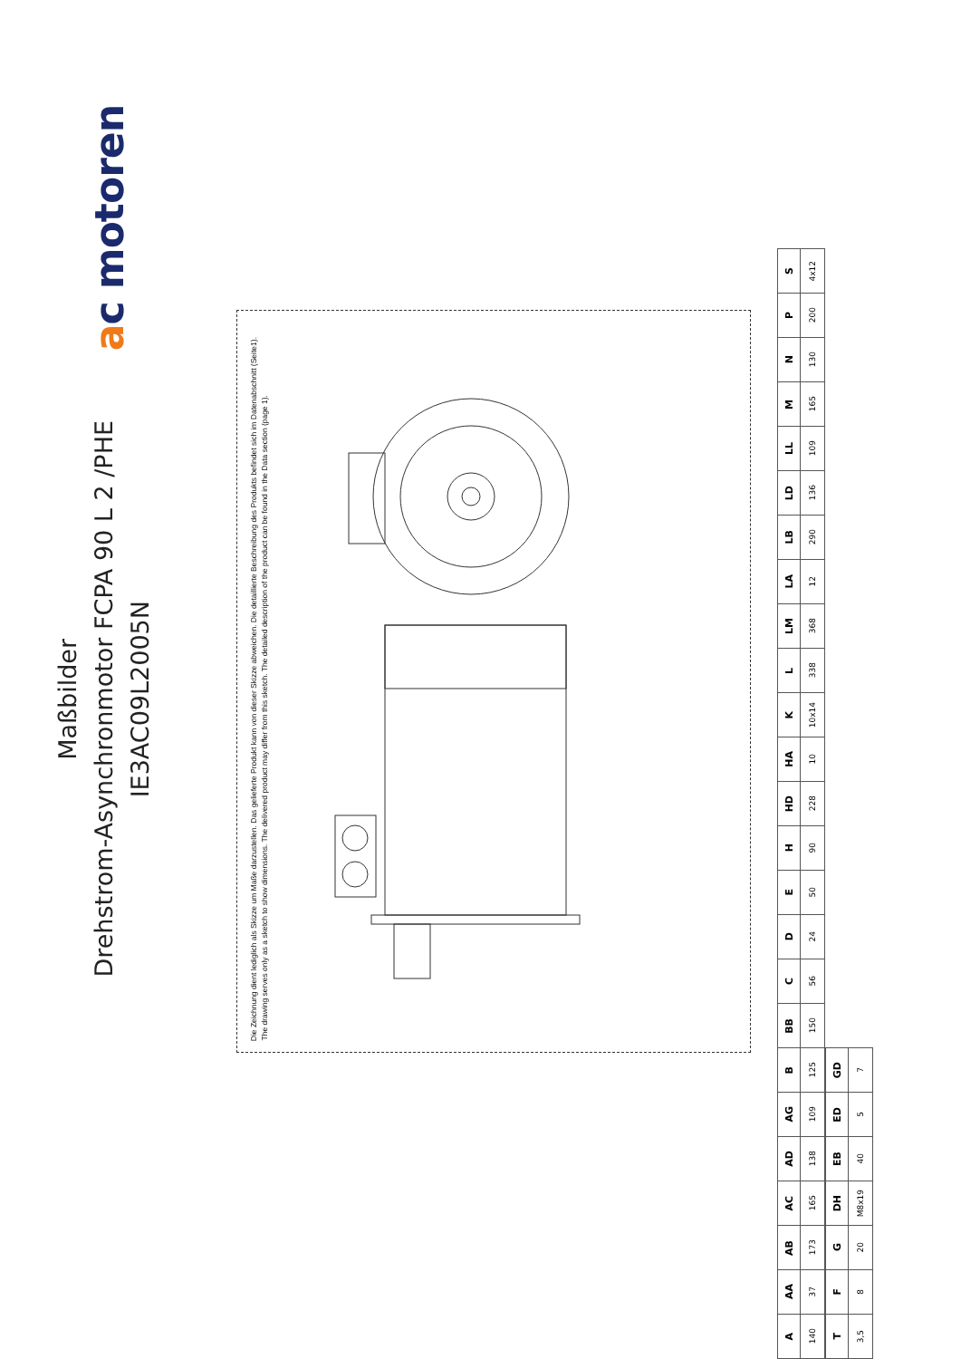Maßbilder
Drehstrom-Asynchronmotor FCPA 90 L 2 /PHE
IE3AC09L2005N
ac motoren
Die Zeichnung dient lediglich als Skizze um Maße darzustellen. Das gelieferte Produkt kann von dieser Skizze abweichen. Die detaillierte Beschreibung des Produkts befindet sich im Datenabschnitt (Seite1).
The drawing serves only as a sketch to show dimensions. The delivered product may differ from this sketch. The detailed description of the product can be found in the Data section (page 1).
| A | AA | AB | AC | AD | AG | B | BB | C | D | E | H | HD | HA | K | L | LM | LA | LB | LD | LL | M | N | P | S |
| --- | --- | --- | --- | --- | --- | --- | --- | --- | --- | --- | --- | --- | --- | --- | --- | --- | --- | --- | --- | --- | --- | --- | --- | --- |
| 140 | 37 | 173 | 165 | 138 | 109 | 125 | 150 | 56 | 24 | 50 | 90 | 228 | 10 | 10x14 | 338 | 368 | 12 | 290 | 136 | 109 | 165 | 130 | 200 | 4x12 |
| T | F | G | DH | EB | ED | GD |
| --- | --- | --- | --- | --- | --- | --- |
| 3,5 | 8 | 20 | M8x19 | 40 | 5 | 7 |